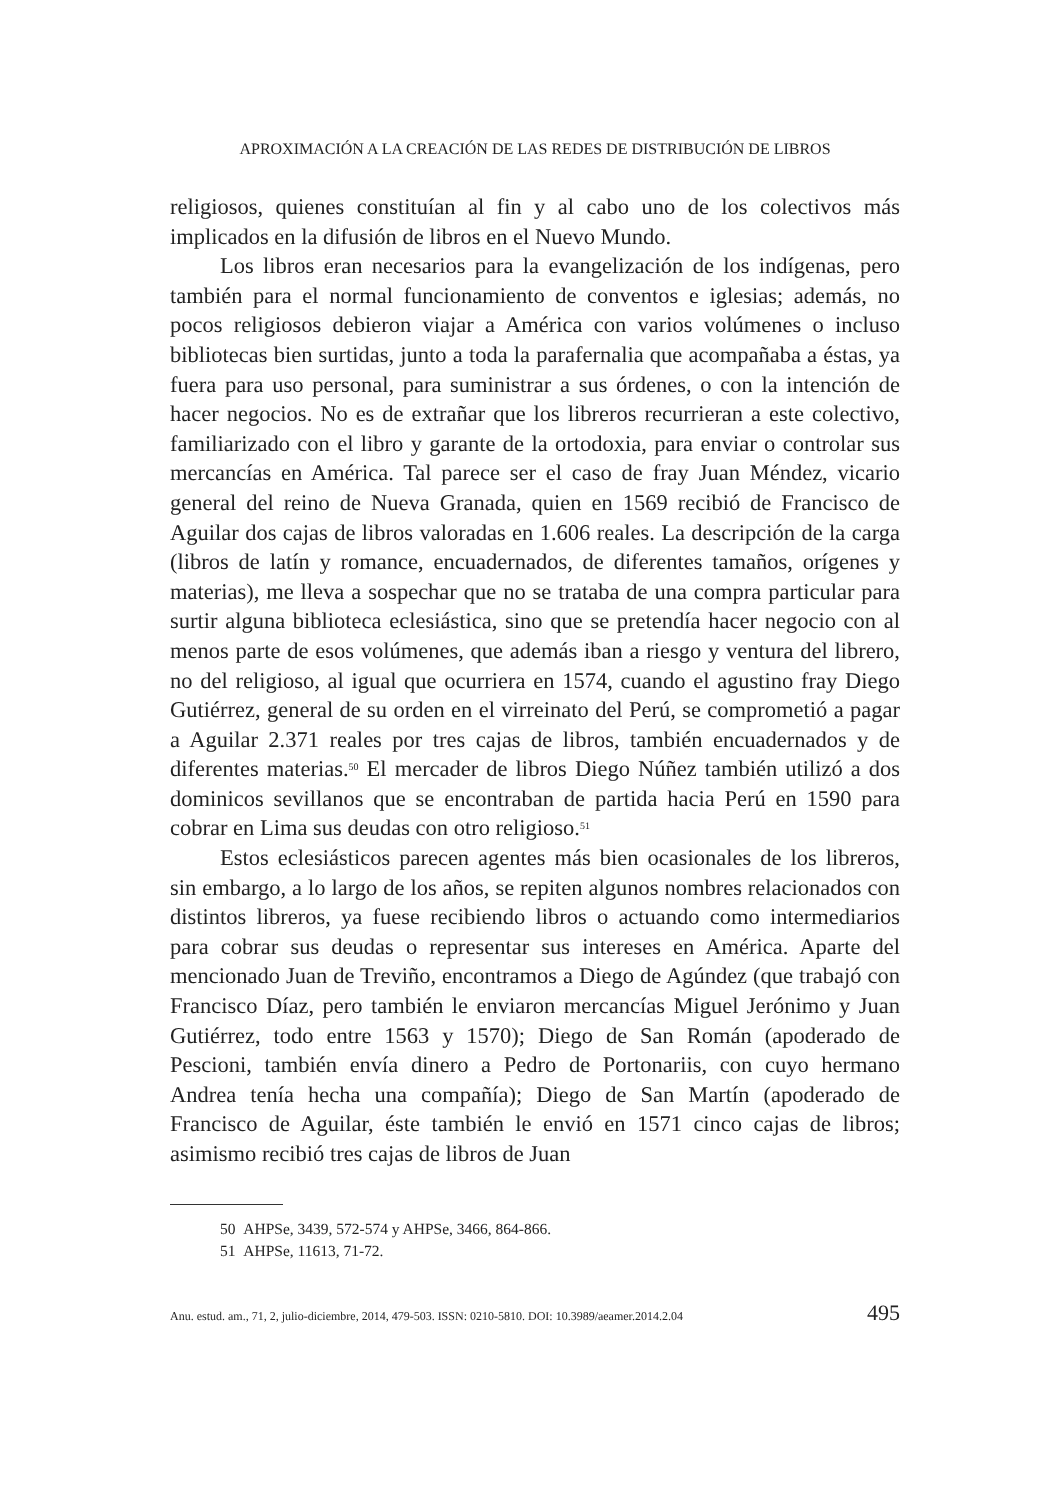APROXIMACIÓN A LA CREACIÓN DE LAS REDES DE DISTRIBUCIÓN DE LIBROS
religiosos, quienes constituían al fin y al cabo uno de los colectivos más implicados en la difusión de libros en el Nuevo Mundo.
Los libros eran necesarios para la evangelización de los indígenas, pero también para el normal funcionamiento de conventos e iglesias; además, no pocos religiosos debieron viajar a América con varios volúmenes o incluso bibliotecas bien surtidas, junto a toda la parafernalia que acompañaba a éstas, ya fuera para uso personal, para suministrar a sus órdenes, o con la intención de hacer negocios. No es de extrañar que los libreros recurrieran a este colectivo, familiarizado con el libro y garante de la ortodoxia, para enviar o controlar sus mercancías en América. Tal parece ser el caso de fray Juan Méndez, vicario general del reino de Nueva Granada, quien en 1569 recibió de Francisco de Aguilar dos cajas de libros valoradas en 1.606 reales. La descripción de la carga (libros de latín y romance, encuadernados, de diferentes tamaños, orígenes y materias), me lleva a sospechar que no se trataba de una compra particular para surtir alguna biblioteca eclesiástica, sino que se pretendía hacer negocio con al menos parte de esos volúmenes, que además iban a riesgo y ventura del librero, no del religioso, al igual que ocurriera en 1574, cuando el agustino fray Diego Gutiérrez, general de su orden en el virreinato del Perú, se comprometió a pagar a Aguilar 2.371 reales por tres cajas de libros, también encuadernados y de diferentes materias.<sup>50</sup> El mercader de libros Diego Núñez también utilizó a dos dominicos sevillanos que se encontraban de partida hacia Perú en 1590 para cobrar en Lima sus deudas con otro religioso.<sup>51</sup>
Estos eclesiásticos parecen agentes más bien ocasionales de los libreros, sin embargo, a lo largo de los años, se repiten algunos nombres relacionados con distintos libreros, ya fuese recibiendo libros o actuando como intermediarios para cobrar sus deudas o representar sus intereses en América. Aparte del mencionado Juan de Treviño, encontramos a Diego de Agúndez (que trabajó con Francisco Díaz, pero también le enviaron mercancías Miguel Jerónimo y Juan Gutiérrez, todo entre 1563 y 1570); Diego de San Román (apoderado de Pescioni, también envía dinero a Pedro de Portonariis, con cuyo hermano Andrea tenía hecha una compañía); Diego de San Martín (apoderado de Francisco de Aguilar, éste también le envió en 1571 cinco cajas de libros; asimismo recibió tres cajas de libros de Juan
50 AHPSe, 3439, 572-574 y AHPSe, 3466, 864-866.
51 AHPSe, 11613, 71-72.
Anu. estud. am., 71, 2, julio-diciembre, 2014, 479-503. ISSN: 0210-5810. DOI: 10.3989/aeamer.2014.2.04 495